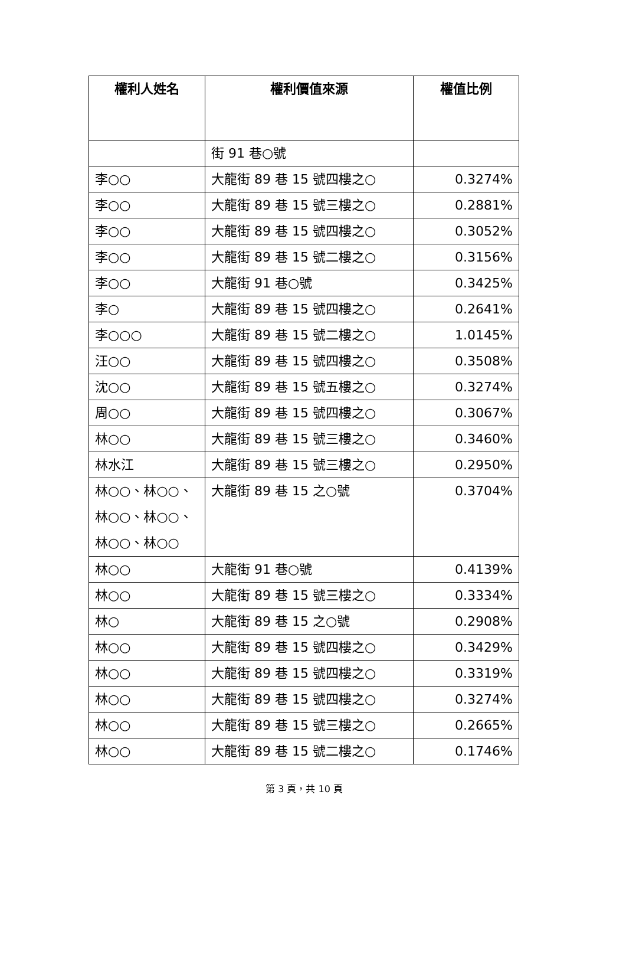| 權利人姓名 | 權利價值來源 | 權值比例 |
| --- | --- | --- |
| | 街 91 巷○號 | |
| 李○○ | 大龍街 89 巷 15 號四樓之○ | 0.3274% |
| 李○○ | 大龍街 89 巷 15 號三樓之○ | 0.2881% |
| 李○○ | 大龍街 89 巷 15 號四樓之○ | 0.3052% |
| 李○○ | 大龍街 89 巷 15 號二樓之○ | 0.3156% |
| 李○○ | 大龍街 91 巷○號 | 0.3425% |
| 李○ | 大龍街 89 巷 15 號四樓之○ | 0.2641% |
| 李○○○ | 大龍街 89 巷 15 號二樓之○ | 1.0145% |
| 汪○○ | 大龍街 89 巷 15 號四樓之○ | 0.3508% |
| 沈○○ | 大龍街 89 巷 15 號五樓之○ | 0.3274% |
| 周○○ | 大龍街 89 巷 15 號四樓之○ | 0.3067% |
| 林○○ | 大龍街 89 巷 15 號三樓之○ | 0.3460% |
| 林水江 | 大龍街 89 巷 15 號三樓之○ | 0.2950% |
| 林○○、林○○、林○○、林○○、林○○、林○○ | 大龍街 89 巷 15 之○號 | 0.3704% |
| 林○○ | 大龍街 91 巷○號 | 0.4139% |
| 林○○ | 大龍街 89 巷 15 號三樓之○ | 0.3334% |
| 林○ | 大龍街 89 巷 15 之○號 | 0.2908% |
| 林○○ | 大龍街 89 巷 15 號四樓之○ | 0.3429% |
| 林○○ | 大龍街 89 巷 15 號四樓之○ | 0.3319% |
| 林○○ | 大龍街 89 巷 15 號四樓之○ | 0.3274% |
| 林○○ | 大龍街 89 巷 15 號三樓之○ | 0.2665% |
| 林○○ | 大龍街 89 巷 15 號二樓之○ | 0.1746% |
第 3 頁，共 10 頁